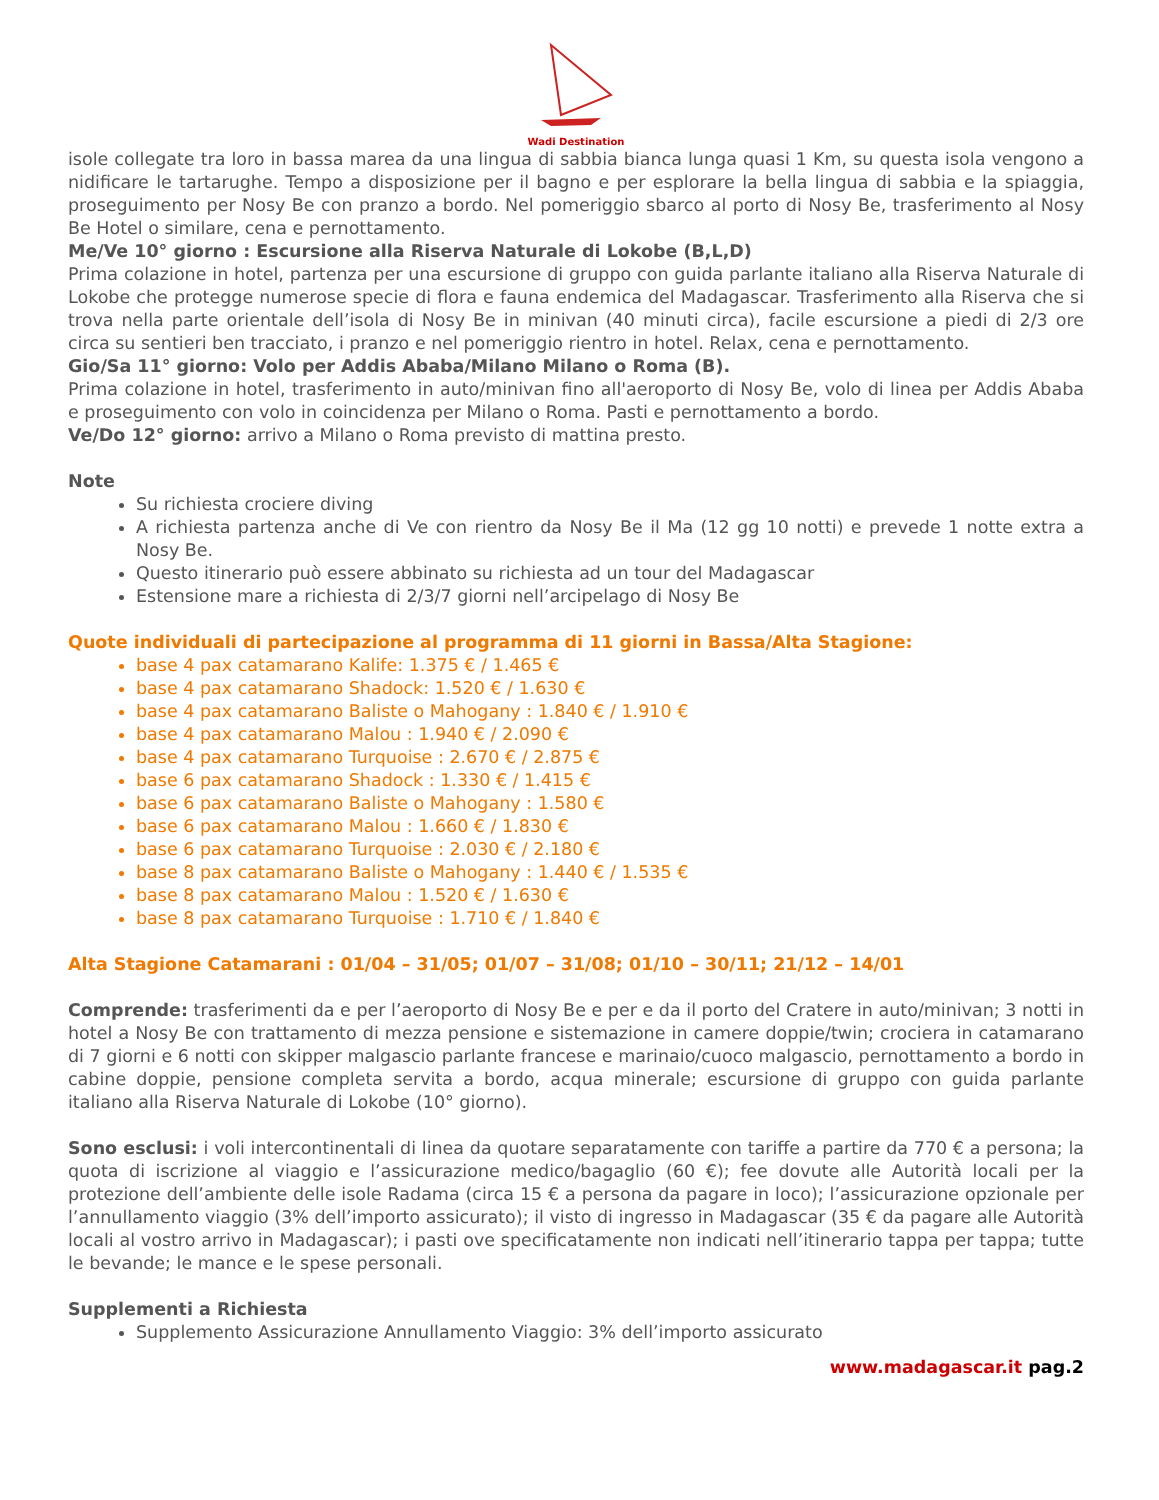Wadi Destination
isole collegate tra loro in bassa marea da una lingua di sabbia bianca lunga quasi 1 Km, su questa isola vengono a nidificare le tartarughe. Tempo a disposizione per il bagno e per esplorare la bella lingua di sabbia e la spiaggia, proseguimento per Nosy Be con pranzo a bordo. Nel pomeriggio sbarco al porto di Nosy Be, trasferimento al Nosy Be Hotel o similare, cena e pernottamento.
Me/Ve 10° giorno : Escursione alla Riserva Naturale di Lokobe (B,L,D)
Prima colazione in hotel, partenza per una escursione di gruppo con guida parlante italiano alla Riserva Naturale di Lokobe che protegge numerose specie di flora e fauna endemica del Madagascar. Trasferimento alla Riserva che si trova nella parte orientale dell’isola di Nosy Be in minivan (40 minuti circa), facile escursione a piedi di 2/3 ore circa su sentieri ben tracciato, i pranzo e nel pomeriggio rientro in hotel. Relax, cena e pernottamento.
Gio/Sa 11° giorno: Volo per Addis Ababa/Milano Milano o Roma (B).
Prima colazione in hotel, trasferimento in auto/minivan fino all'aeroporto di Nosy Be, volo di linea per Addis Ababa e proseguimento con volo in coincidenza per Milano o Roma. Pasti e pernottamento a bordo.
Ve/Do 12° giorno: arrivo a Milano o Roma previsto di mattina presto.
Note
Su richiesta crociere diving
A richiesta partenza anche di Ve con rientro da Nosy Be il Ma (12 gg 10 notti) e prevede 1 notte extra a Nosy Be.
Questo itinerario può essere abbinato su richiesta ad un tour del Madagascar
Estensione mare a richiesta di 2/3/7 giorni nell’arcipelago di Nosy Be
Quote individuali di partecipazione al programma di 11 giorni in Bassa/Alta Stagione:
base 4 pax catamarano Kalife: 1.375 € / 1.465 €
base 4 pax catamarano Shadock: 1.520 € / 1.630 €
base 4 pax catamarano Baliste o Mahogany : 1.840 € / 1.910 €
base 4 pax catamarano Malou : 1.940 € / 2.090 €
base 4 pax catamarano Turquoise : 2.670 € / 2.875 €
base 6 pax catamarano Shadock : 1.330 € / 1.415 €
base 6 pax catamarano Baliste o Mahogany : 1.580 €
base 6 pax catamarano Malou : 1.660 € / 1.830 €
base 6 pax catamarano Turquoise : 2.030 € / 2.180 €
base 8 pax catamarano Baliste o Mahogany : 1.440 € / 1.535 €
base 8 pax catamarano Malou : 1.520 € / 1.630 €
base 8 pax catamarano Turquoise : 1.710 € / 1.840 €
Alta Stagione Catamarani : 01/04 – 31/05; 01/07 – 31/08; 01/10 – 30/11; 21/12 – 14/01
Comprende: trasferimenti da e per l’aeroporto di Nosy Be e per e da il porto del Cratere in auto/minivan; 3 notti in hotel a Nosy Be con trattamento di mezza pensione e sistemazione in camere doppie/twin; crociera in catamarano di 7 giorni e 6 notti con skipper malgascio parlante francese e marinaio/cuoco malgascio, pernottamento a bordo in cabine doppie, pensione completa servita a bordo, acqua minerale; escursione di gruppo con guida parlante italiano alla Riserva Naturale di Lokobe (10° giorno).
Sono esclusi: i voli intercontinentali di linea da quotare separatamente con tariffe a partire da 770 € a persona; la quota di iscrizione al viaggio e l’assicurazione medico/bagaglio (60 €); fee dovute alle Autorità locali per la protezione dell’ambiente delle isole Radama (circa 15 € a persona da pagare in loco); l’assicurazione opzionale per l’annullamento viaggio (3% dell’importo assicurato); il visto di ingresso in Madagascar (35 € da pagare alle Autorità locali al vostro arrivo in Madagascar); i pasti ove specificatamente non indicati nell’itinerario tappa per tappa; tutte le bevande; le mance e le spese personali.
Supplementi a Richiesta
Supplemento Assicurazione Annullamento Viaggio: 3% dell’importo assicurato
www.madagascar.it pag.2